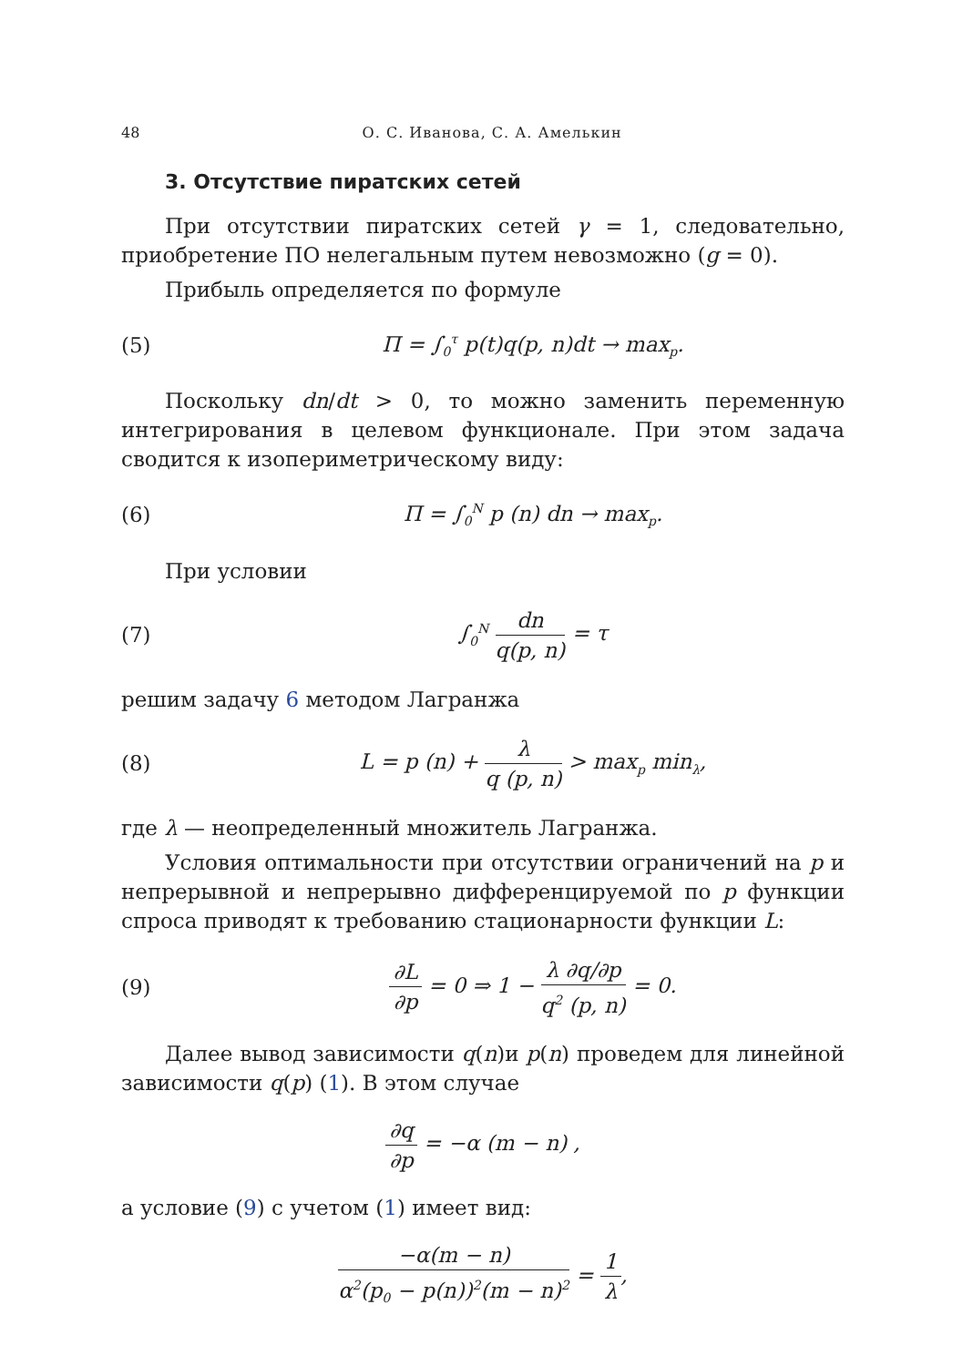48 О. С. Иванова, С. А. Амелькин
3. Отсутствие пиратских сетей
При отсутствии пиратских сетей γ = 1, следовательно, приобретение ПО нелегальным путем невозможно (g = 0).
Прибыль определяется по формуле
(5) Π = ∫<sub>0</sub><sup>τ</sup> p(t)q(p, n)dt → max<sub>p</sub>.
Поскольку dn/dt > 0, то можно заменить переменную интегрирования в целевом функционале. При этом задача сводится к изопериметрическому виду:
(6) Π = ∫<sub>0</sub><sup>N</sup> p (n) dn → max<sub>p</sub>.
При условии
(7) ∫<sub>0</sub><sup>N</sup> dn q(p, n) = τ
решим задачу 6 методом Лагранжа
(8) L = p (n) + λ q (p, n) > max<sub>p</sub> min<sub>λ</sub>,
где λ — неопределенный множитель Лагранжа.
Условия оптимальности при отсутствии ограничений на p и непрерывной и непрерывно дифференцируемой по p функции спроса приводят к требованию стационарности функции L:
(9) ∂L ∂p = 0 ⇒ 1 − λ ∂q/∂p q<sup>2</sup> (p, n) = 0.
Далее вывод зависимости q(n)и p(n) проведем для линейной зависимости q(p) (1). В этом случае
∂q ∂p = −α (m − n) ,
а условие (9) с учетом (1) имеет вид:
−α(m − n) α<sup>2</sup>(p<sub>0</sub> − p(n))<sup>2</sup>(m − n)<sup>2</sup> = 1 λ,